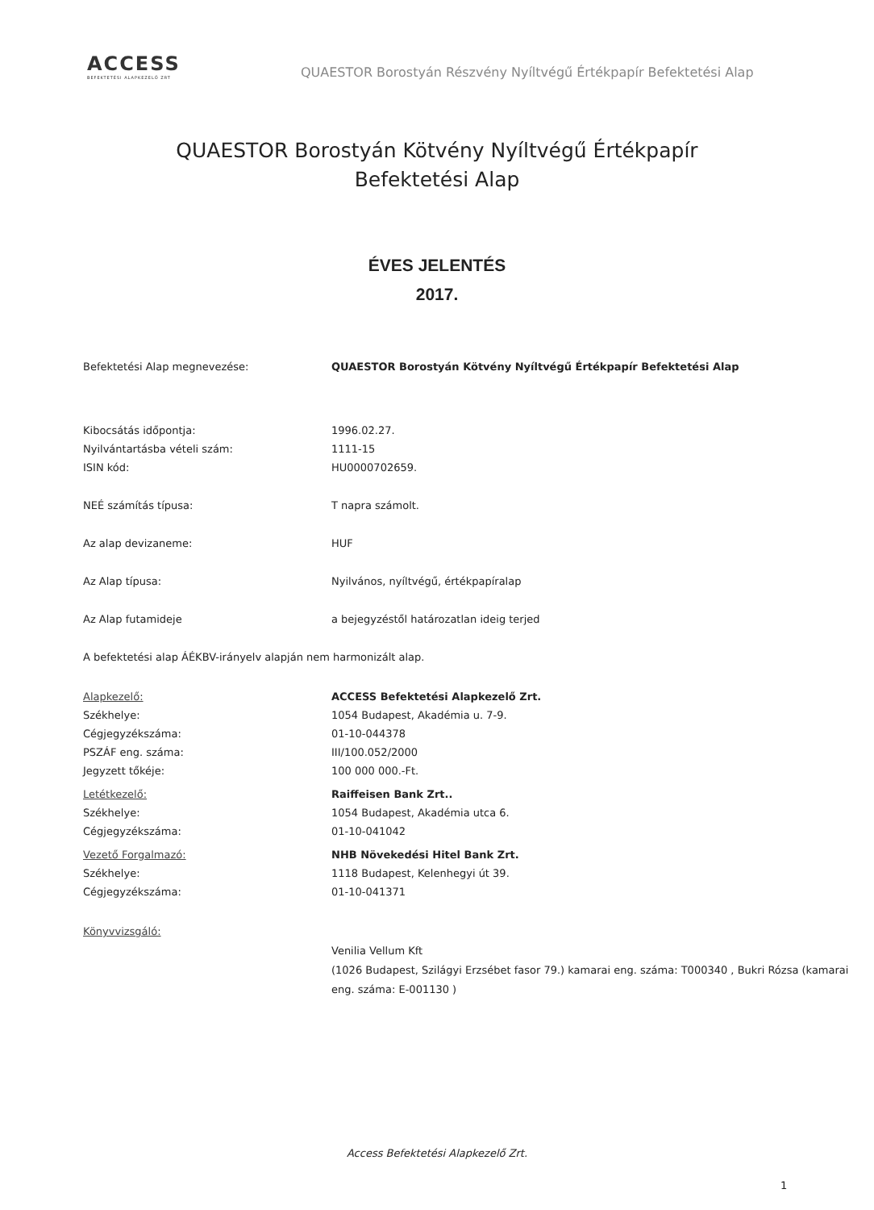ACCESS
BEFEKTETÉSI ALAPKEZELŐ ZRT
QUAESTOR Borostyán Részvény Nyíltvégű Értékpapír Befektetési Alap
QUAESTOR Borostyán Kötvény Nyíltvégű Értékpapír
Befektetési Alap
ÉVES JELENTÉS
2017.
| Befektetési Alap megnevezése: | QUAESTOR Borostyán Kötvény Nyíltvégű Értékpapír Befektetési Alap |
| Kibocsátás időpontja: | 1996.02.27. |
| Nyilvántartásba vételi szám: | 1111-15 |
| ISIN kód: | HU0000702659. |
| NEÉ számítás típusa: | T napra számolt. |
| Az alap devizaneme: | HUF |
| Az Alap típusa: | Nyilvános, nyíltvégű, értékpapíralap |
| Az Alap futamideje | a bejegyzéstől határozatlan ideig terjed |
A befektetési alap ÁÉKBV-irányelv alapján nem harmonizált alap.
| Alapkezelő: | ACCESS Befektetési Alapkezelő Zrt. |
| Székhelye: | 1054 Budapest, Akadémia u. 7-9. |
| Cégjegyzékszáma: | 01-10-044378 |
| PSZÁF eng. száma: | III/100.052/2000 |
| Jegyzett tőkéje: | 100 000 000.-Ft. |
| Letétkezelő: | Raiffeisen Bank Zrt.. |
| Székhelye: | 1054 Budapest, Akadémia utca 6. |
| Cégjegyzékszáma: | 01-10-041042 |
| Vezető Forgalmazó: | NHB Növekedési Hitel Bank Zrt. |
| Székhelye: | 1118 Budapest, Kelenhegyi út 39. |
| Cégjegyzékszáma: | 01-10-041371 |
| Könyvvizsgáló: | Venilia Vellum Kft (1026 Budapest, Szilágyi Erzsébet fasor 79.) kamarai eng. száma: T000340 , Bukri Rózsa (kamarai eng. száma: E-001130 ) |
Access Befektetési Alapkezelő Zrt.
1